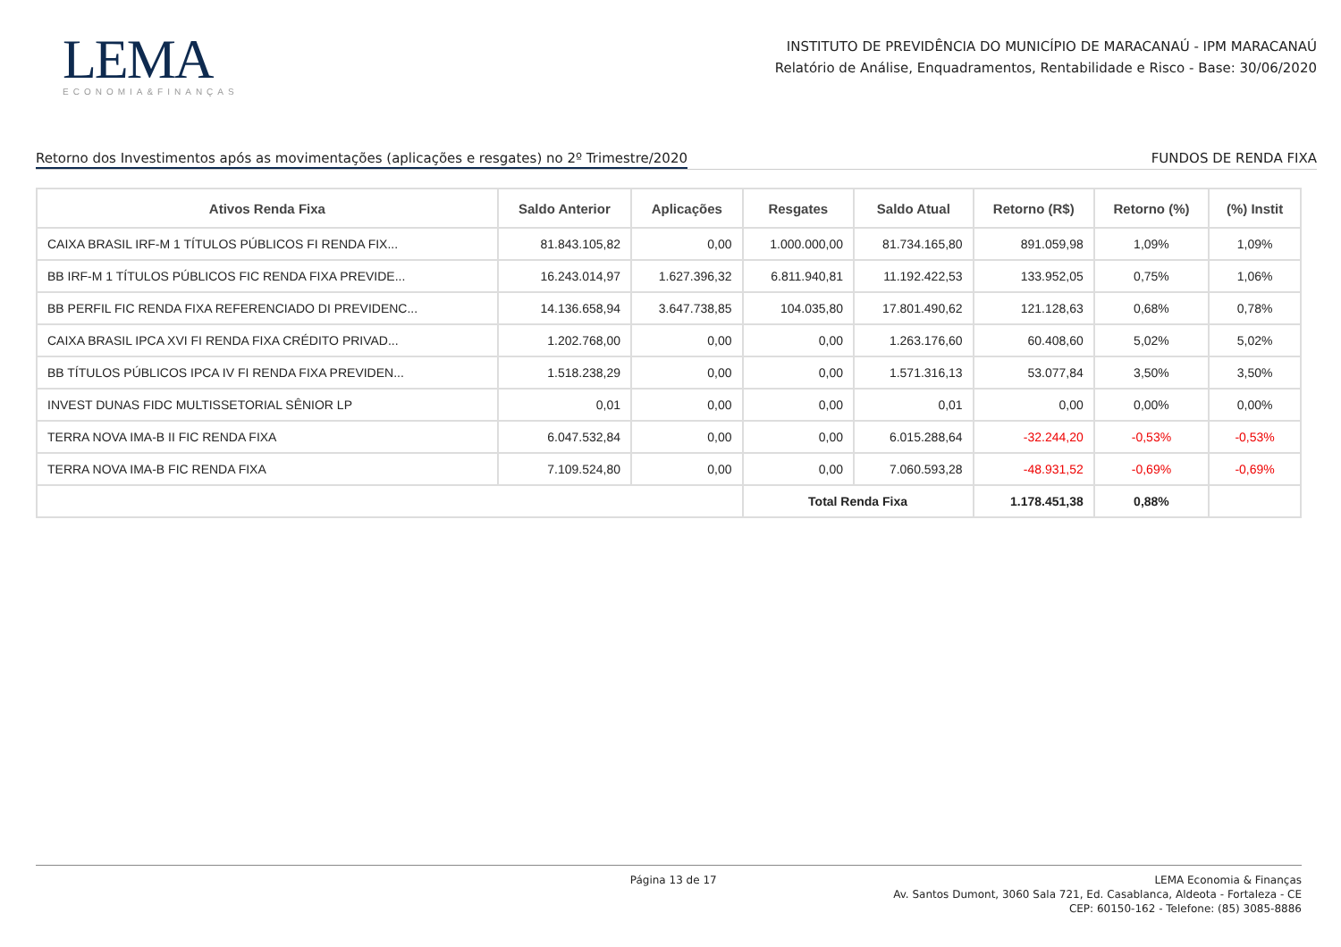LEMA
ECONOMIA&FINANÇAS
INSTITUTO DE PREVIDÊNCIA DO MUNICÍPIO DE MARACANAÚ - IPM MARACANAÚ
Relatório de Análise, Enquadramentos, Rentabilidade e Risco - Base: 30/06/2020
Retorno dos Investimentos após as movimentações (aplicações e resgates) no 2º Trimestre/2020 FUNDOS DE RENDA FIXA
| Ativos Renda Fixa | Saldo Anterior | Aplicações | Resgates | Saldo Atual | Retorno (R$) | Retorno (%) | (%) Instit |
| --- | --- | --- | --- | --- | --- | --- | --- |
| CAIXA BRASIL IRF-M 1 TÍTULOS PÚBLICOS FI RENDA FIX... | 81.843.105,82 | 0,00 | 1.000.000,00 | 81.734.165,80 | 891.059,98 | 1,09% | 1,09% |
| BB IRF-M 1 TÍTULOS PÚBLICOS FIC RENDA FIXA PREVIDE... | 16.243.014,97 | 1.627.396,32 | 6.811.940,81 | 11.192.422,53 | 133.952,05 | 0,75% | 1,06% |
| BB PERFIL FIC RENDA FIXA REFERENCIADO DI PREVIDENC... | 14.136.658,94 | 3.647.738,85 | 104.035,80 | 17.801.490,62 | 121.128,63 | 0,68% | 0,78% |
| CAIXA BRASIL IPCA XVI FI RENDA FIXA CRÉDITO PRIVAD... | 1.202.768,00 | 0,00 | 0,00 | 1.263.176,60 | 60.408,60 | 5,02% | 5,02% |
| BB TÍTULOS PÚBLICOS IPCA IV FI RENDA FIXA PREVIDEN... | 1.518.238,29 | 0,00 | 0,00 | 1.571.316,13 | 53.077,84 | 3,50% | 3,50% |
| INVEST DUNAS FIDC MULTISSETORIAL SÊNIOR LP | 0,01 | 0,00 | 0,00 | 0,01 | 0,00 | 0,00% | 0,00% |
| TERRA NOVA IMA-B II FIC RENDA FIXA | 6.047.532,84 | 0,00 | 0,00 | 6.015.288,64 | -32.244,20 | -0,53% | -0,53% |
| TERRA NOVA IMA-B FIC RENDA FIXA | 7.109.524,80 | 0,00 | 0,00 | 7.060.593,28 | -48.931,52 | -0,69% | -0,69% |
| | | | Total Renda Fixa | | 1.178.451,38 | 0,88% | |
Página 13 de 17 LEMA Economia & Finanças
Av. Santos Dumont, 3060 Sala 721, Ed. Casablanca, Aldeota - Fortaleza - CE
CEP: 60150-162 - Telefone: (85) 3085-8886